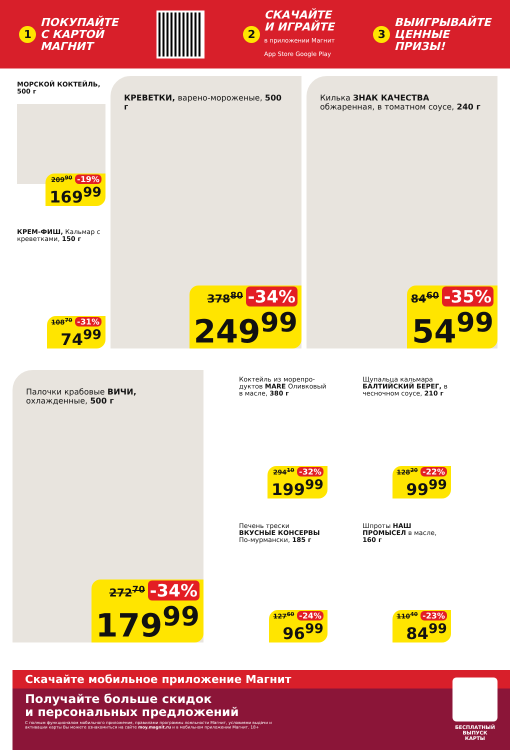1 ПОКУПАЙТЕ
С КАРТОЙ
МАГНИТ
2 СКАЧАЙТЕ
И ИГРАЙТЕ
в приложении Магнит
App Store Google Play
3 ВЫИГРЫВАЙТЕ
ЦЕННЫЕ
ПРИЗЫ!
МОРСКОЙ КОКТЕЙЛЬ, 500 г
209<sup>90</sup> -19%
169<sup>99</sup>
КРЕМ-ФИШ, Кальмар с креветками, 150 г
108<sup>70</sup> -31%
74<sup>99</sup>
КРЕВЕТКИ, варено-мороженые, 500 г
378<sup>80</sup> -34%
249<sup>99</sup>
Килька ЗНАК КАЧЕСТВА обжаренная, в томатном соусе, 240 г
84<sup>60</sup> -35%
54<sup>99</sup>
Палочки крабовые ВИЧИ, охлажденные, 500 г
272<sup>70</sup> -34%
179<sup>99</sup>
Коктейль из морепро-дуктов MARE Оливковый в масле, 380 г
294<sup>10</sup> -32%
199<sup>99</sup>
Щупальца кальмара БАЛТИЙСКИЙ БЕРЕГ, в чесночном соусе, 210 г
128<sup>20</sup> -22%
99<sup>99</sup>
Печень трески ВКУСНЫЕ КОНСЕРВЫ По-мурмански, 185 г
127<sup>60</sup> -24%
96<sup>99</sup>
Шпроты НАШ ПРОМЫСЕЛ в масле, 160 г
110<sup>40</sup> -23%
84<sup>99</sup>
Скачайте мобильное приложение Магнит
Получайте больше скидок
и персональных предложений
С полным функционалом мобильного приложения, правилами программы лояльности Магнит, условиями выдачи и активации карты Вы можете ознакомиться на сайте moy.magnit.ru и в мобильном приложении Магнит. 18+
БЕСПЛАТНЫЙ ВЫПУСК КАРТЫ